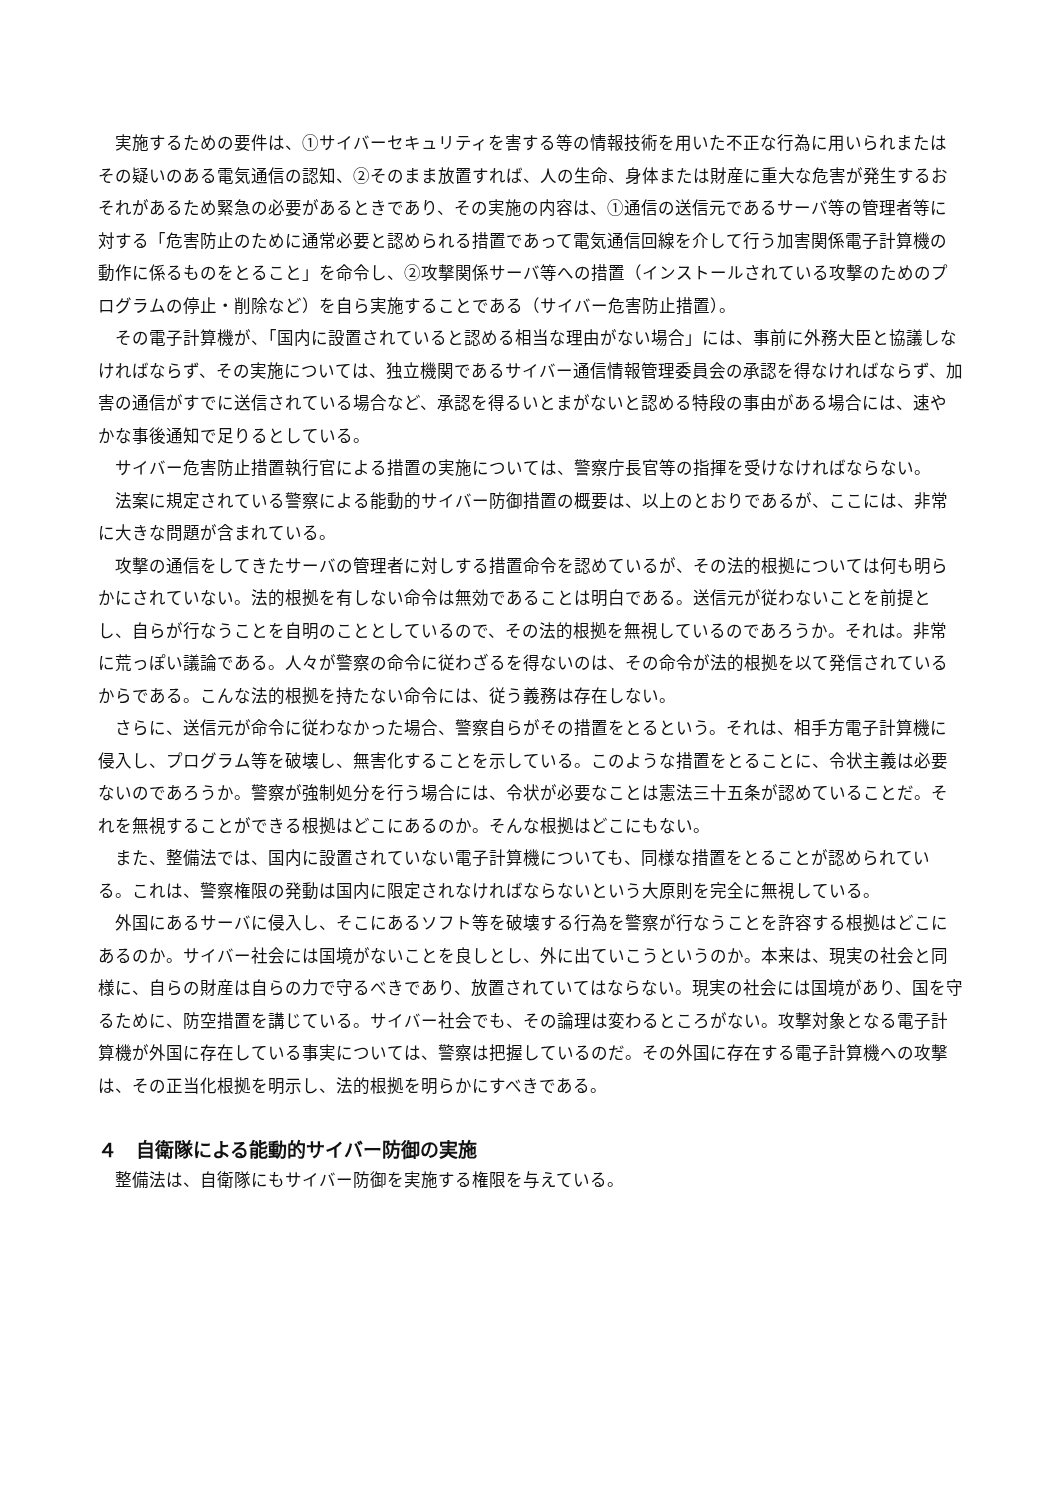実施するための要件は、①サイバーセキュリティを害する等の情報技術を用いた不正な行為に用いられまたはその疑いのある電気通信の認知、②そのまま放置すれば、人の生命、身体または財産に重大な危害が発生するおそれがあるため緊急の必要があるときであり、その実施の内容は、①通信の送信元であるサーバ等の管理者等に対する「危害防止のために通常必要と認められる措置であって電気通信回線を介して行う加害関係電子計算機の動作に係るものをとること」を命令し、②攻撃関係サーバ等への措置（インストールされている攻撃のためのプログラムの停止・削除など）を自ら実施することである（サイバー危害防止措置）。
その電子計算機が、「国内に設置されていると認める相当な理由がない場合」には、事前に外務大臣と協議しなければならず、その実施については、独立機関であるサイバー通信情報管理委員会の承認を得なければならず、加害の通信がすでに送信されている場合など、承認を得るいとまがないと認める特段の事由がある場合には、速やかな事後通知で足りるとしている。
サイバー危害防止措置執行官による措置の実施については、警察庁長官等の指揮を受けなければならない。
法案に規定されている警察による能動的サイバー防御措置の概要は、以上のとおりであるが、ここには、非常に大きな問題が含まれている。
攻撃の通信をしてきたサーバの管理者に対しする措置命令を認めているが、その法的根拠については何も明らかにされていない。法的根拠を有しない命令は無効であることは明白である。送信元が従わないことを前提とし、自らが行なうことを自明のこととしているので、その法的根拠を無視しているのであろうか。それは。非常に荒っぽい議論である。人々が警察の命令に従わざるを得ないのは、その命令が法的根拠を以て発信されているからである。こんな法的根拠を持たない命令には、従う義務は存在しない。
さらに、送信元が命令に従わなかった場合、警察自らがその措置をとるという。それは、相手方電子計算機に侵入し、プログラム等を破壊し、無害化することを示している。このような措置をとることに、令状主義は必要ないのであろうか。警察が強制処分を行う場合には、令状が必要なことは憲法三十五条が認めていることだ。それを無視することができる根拠はどこにあるのか。そんな根拠はどこにもない。
また、整備法では、国内に設置されていない電子計算機についても、同様な措置をとることが認められている。これは、警察権限の発動は国内に限定されなければならないという大原則を完全に無視している。
外国にあるサーバに侵入し、そこにあるソフト等を破壊する行為を警察が行なうことを許容する根拠はどこにあるのか。サイバー社会には国境がないことを良しとし、外に出ていこうというのか。本来は、現実の社会と同様に、自らの財産は自らの力で守るべきであり、放置されていてはならない。現実の社会には国境があり、国を守るために、防空措置を講じている。サイバー社会でも、その論理は変わるところがない。攻撃対象となる電子計算機が外国に存在している事実については、警察は把握しているのだ。その外国に存在する電子計算機への攻撃は、その正当化根拠を明示し、法的根拠を明らかにすべきである。
４　自衛隊による能動的サイバー防御の実施
整備法は、自衛隊にもサイバー防御を実施する権限を与えている。